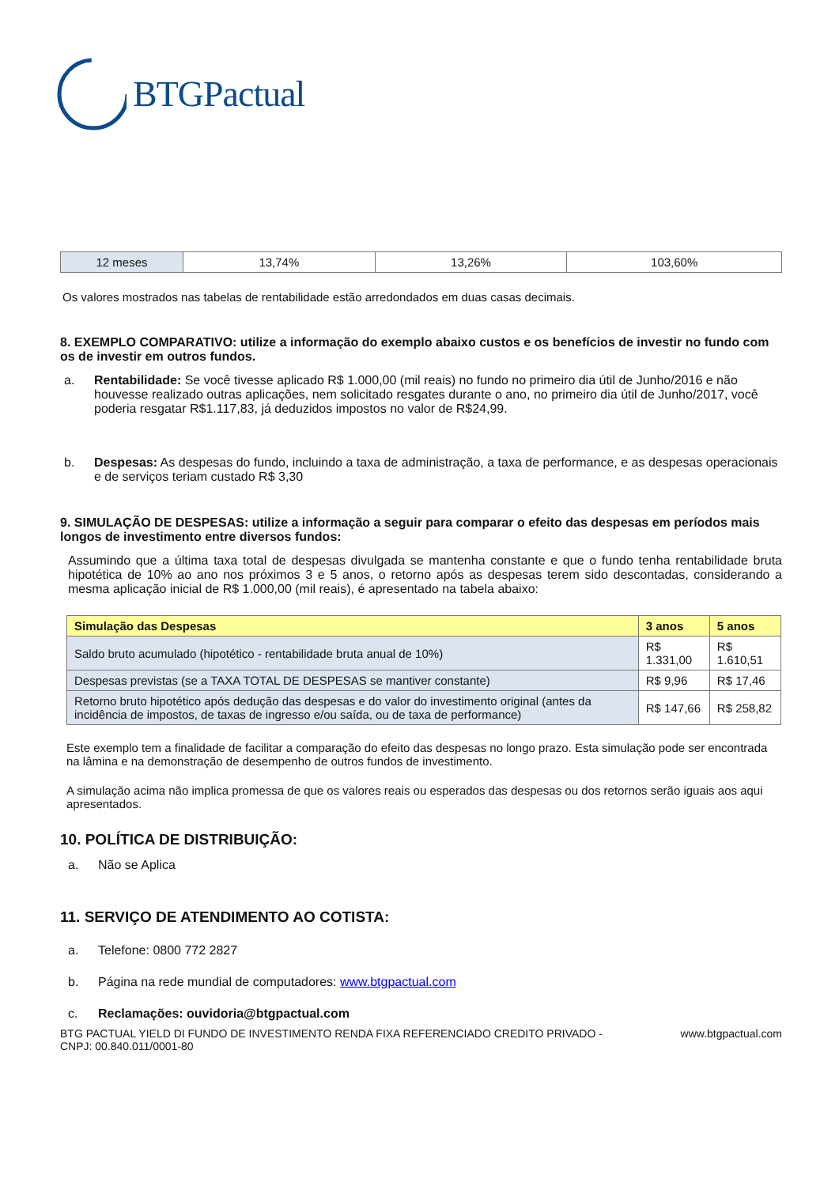BTGPactual
| 12 meses | 13,74% | 13,26% | 103,60% |
Os valores mostrados nas tabelas de rentabilidade estão arredondados em duas casas decimais.
8. EXEMPLO COMPARATIVO: utilize a informação do exemplo abaixo custos e os benefícios de investir no fundo com os de investir em outros fundos.
a. Rentabilidade: Se você tivesse aplicado R$ 1.000,00 (mil reais) no fundo no primeiro dia útil de Junho/2016 e não houvesse realizado outras aplicações, nem solicitado resgates durante o ano, no primeiro dia útil de Junho/2017, você poderia resgatar R$1.117,83, já deduzidos impostos no valor de R$24,99.
b. Despesas: As despesas do fundo, incluindo a taxa de administração, a taxa de performance, e as despesas operacionais e de serviços teriam custado R$ 3,30
9. SIMULAÇÃO DE DESPESAS: utilize a informação a seguir para comparar o efeito das despesas em períodos mais longos de investimento entre diversos fundos:
Assumindo que a última taxa total de despesas divulgada se mantenha constante e que o fundo tenha rentabilidade bruta hipotética de 10% ao ano nos próximos 3 e 5 anos, o retorno após as despesas terem sido descontadas, considerando a mesma aplicação inicial de R$ 1.000,00 (mil reais), é apresentado na tabela abaixo:
| Simulação das Despesas | 3 anos | 5 anos |
| --- | --- | --- |
| Saldo bruto acumulado (hipotético - rentabilidade bruta anual de 10%) | R$ 1.331,00 | R$ 1.610,51 |
| Despesas previstas (se a TAXA TOTAL DE DESPESAS se mantiver constante) | R$ 9,96 | R$ 17,46 |
| Retorno bruto hipotético após dedução das despesas e do valor do investimento original (antes da incidência de impostos, de taxas de ingresso e/ou saída, ou de taxa de performance) | R$ 147,66 | R$ 258,82 |
Este exemplo tem a finalidade de facilitar a comparação do efeito das despesas no longo prazo. Esta simulação pode ser encontrada na lâmina e na demonstração de desempenho de outros fundos de investimento.
A simulação acima não implica promessa de que os valores reais ou esperados das despesas ou dos retornos serão iguais aos aqui apresentados.
10. POLÍTICA DE DISTRIBUIÇÃO:
a. Não se Aplica
11. SERVIÇO DE ATENDIMENTO AO COTISTA:
a. Telefone: 0800 772 2827
b. Página na rede mundial de computadores: www.btgpactual.com
c. Reclamações: ouvidoria@btgpactual.com
BTG PACTUAL YIELD DI FUNDO DE INVESTIMENTO RENDA FIXA REFERENCIADO CREDITO PRIVADO -
CNPJ: 00.840.011/0001-80
www.btgpactual.com